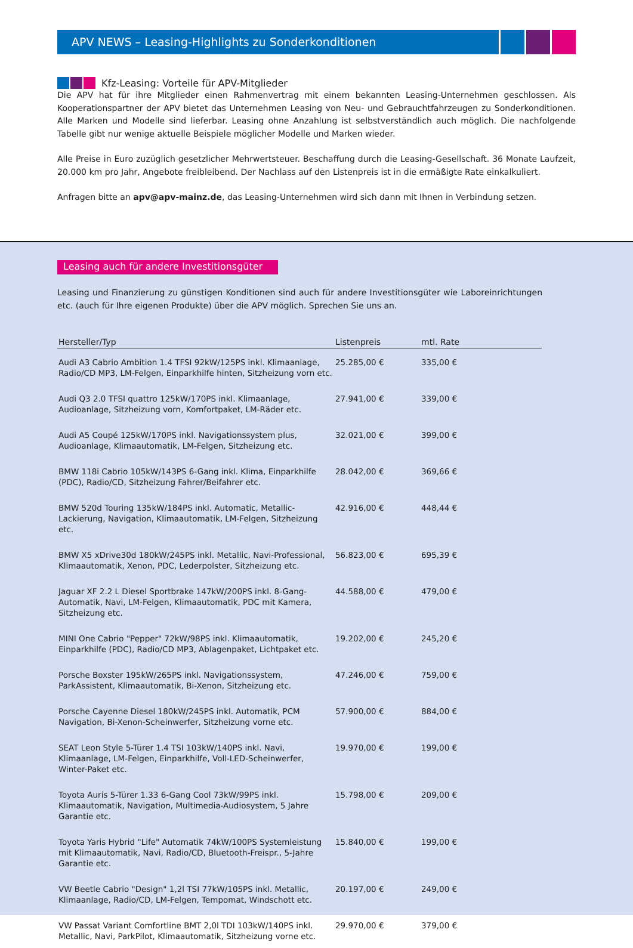APV NEWS – Leasing-Highlights zu Sonderkonditionen
Kfz-Leasing: Vorteile für APV-Mitglieder
Die APV hat für ihre Mitglieder einen Rahmenvertrag mit einem bekannten Leasing-Unternehmen geschlossen. Als Kooperationspartner der APV bietet das Unternehmen Leasing von Neu- und Gebrauchtfahrzeugen zu Sonderkonditionen. Alle Marken und Modelle sind lieferbar. Leasing ohne Anzahlung ist selbstverständlich auch möglich. Die nachfolgende Tabelle gibt nur wenige aktuelle Beispiele möglicher Modelle und Marken wieder.
Alle Preise in Euro zuzüglich gesetzlicher Mehrwertsteuer. Beschaffung durch die Leasing-Gesellschaft. 36 Monate Laufzeit, 20.000 km pro Jahr, Angebote freibleibend. Der Nachlass auf den Listenpreis ist in die ermäßigte Rate einkalkuliert.
Anfragen bitte an apv@apv-mainz.de, das Leasing-Unternehmen wird sich dann mit Ihnen in Verbindung setzen.
Leasing auch für andere Investitionsgüter
Leasing und Finanzierung zu günstigen Konditionen sind auch für andere Investitionsgüter wie Laboreinrichtungen etc. (auch für Ihre eigenen Produkte) über die APV möglich. Sprechen Sie uns an.
| Hersteller/Typ | Listenpreis | mtl. Rate |
| --- | --- | --- |
| Audi A3 Cabrio Ambition 1.4 TFSI 92kW/125PS inkl. Klimaanlage, Radio/CD MP3, LM-Felgen, Einparkhilfe hinten, Sitzheizung vorn etc. | 25.285,00 € | 335,00 € |
| Audi Q3 2.0 TFSI quattro 125kW/170PS inkl. Klimaanlage, Audioanlage, Sitzheizung vorn, Komfortpaket, LM-Räder etc. | 27.941,00 € | 339,00 € |
| Audi A5 Coupé 125kW/170PS inkl. Navigationssystem plus, Audioanlage, Klimaautomatik, LM-Felgen, Sitzheizung etc. | 32.021,00 € | 399,00 € |
| BMW 118i Cabrio 105kW/143PS 6-Gang inkl. Klima, Einparkhilfe (PDC), Radio/CD, Sitzheizung Fahrer/Beifahrer etc. | 28.042,00 € | 369,66 € |
| BMW 520d Touring 135kW/184PS inkl. Automatic, Metallic-Lackierung, Navigation, Klimaautomatik, LM-Felgen, Sitzheizung etc. | 42.916,00 € | 448,44 € |
| BMW X5 xDrive30d 180kW/245PS inkl. Metallic, Navi-Professional, Klimaautomatik, Xenon, PDC, Lederpolster, Sitzheizung etc. | 56.823,00 € | 695,39 € |
| Jaguar XF 2.2 L Diesel Sportbrake 147kW/200PS inkl. 8-Gang-Automatik, Navi, LM-Felgen, Klimaautomatik, PDC mit Kamera, Sitzheizung etc. | 44.588,00 € | 479,00 € |
| MINI One Cabrio "Pepper" 72kW/98PS inkl. Klimaautomatik, Einparkhilfe (PDC), Radio/CD MP3, Ablagenpaket, Lichtpaket etc. | 19.202,00 € | 245,20 € |
| Porsche Boxster 195kW/265PS inkl. Navigationssystem, ParkAssistent, Klimaautomatik, Bi-Xenon, Sitzheizung etc. | 47.246,00 € | 759,00 € |
| Porsche Cayenne Diesel 180kW/245PS inkl. Automatik, PCM Navigation, Bi-Xenon-Scheinwerfer, Sitzheizung vorne etc. | 57.900,00 € | 884,00 € |
| SEAT Leon Style 5-Türer 1.4 TSI 103kW/140PS inkl. Navi, Klimaanlage, LM-Felgen, Einparkhilfe, Voll-LED-Scheinwerfer, Winter-Paket etc. | 19.970,00 € | 199,00 € |
| Toyota Auris 5-Türer 1.33 6-Gang Cool 73kW/99PS inkl. Klimaautomatik, Navigation, Multimedia-Audiosystem, 5 Jahre Garantie etc. | 15.798,00 € | 209,00 € |
| Toyota Yaris Hybrid "Life" Automatik 74kW/100PS Systemleistung mit Klimaautomatik, Navi, Radio/CD, Bluetooth-Freispr., 5-Jahre Garantie etc. | 15.840,00 € | 199,00 € |
| VW Beetle Cabrio "Design" 1,2l TSI 77kW/105PS inkl. Metallic, Klimaanlage, Radio/CD, LM-Felgen, Tempomat, Windschott etc. | 20.197,00 € | 249,00 € |
| VW Passat Variant Comfortline BMT 2,0l TDI 103kW/140PS inkl. Metallic, Navi, ParkPilot, Klimaautomatik, Sitzheizung vorne etc. | 29.970,00 € | 379,00 € |